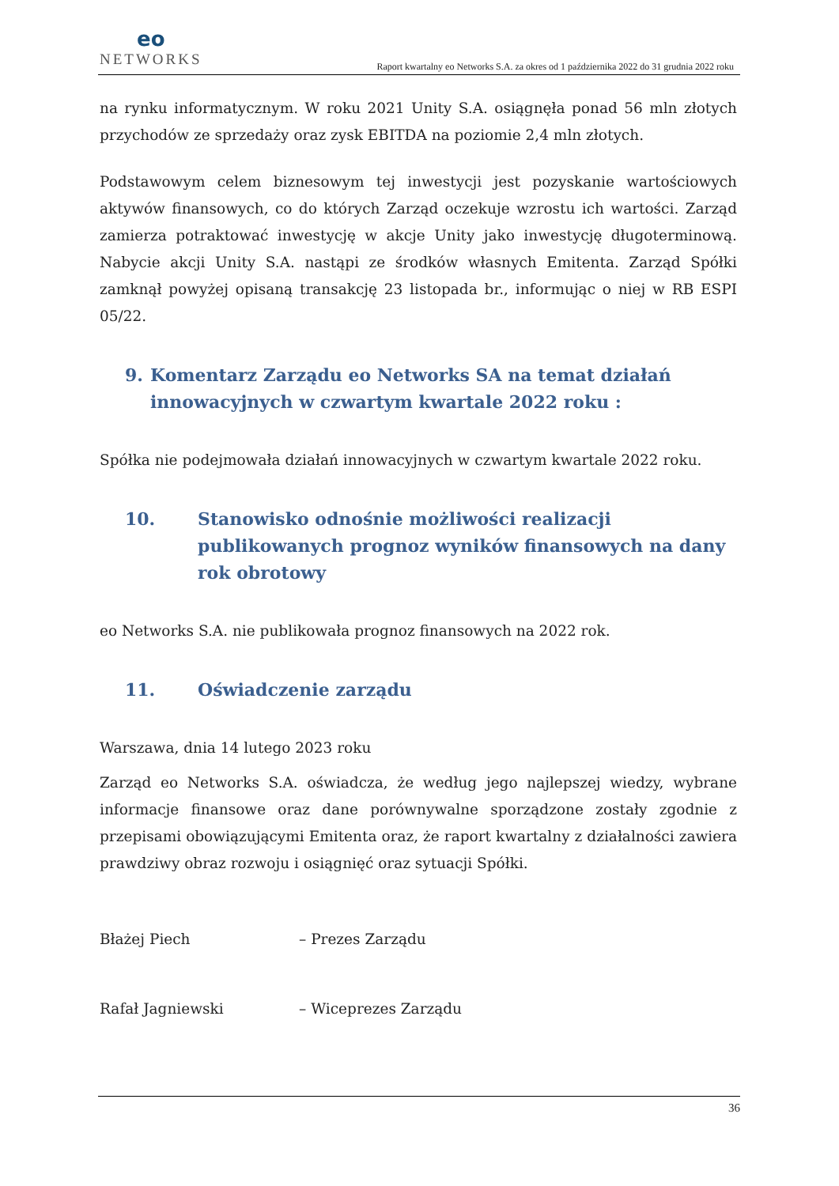eo
NETWORKS
Raport kwartalny eo Networks S.A. za okres od 1 października 2022 do 31 grudnia 2022 roku
na rynku informatycznym. W roku 2021 Unity S.A. osiągnęła ponad 56 mln złotych przychodów ze sprzedaży oraz zysk EBITDA na poziomie 2,4 mln złotych.
Podstawowym celem biznesowym tej inwestycji jest pozyskanie wartościowych aktywów finansowych, co do których Zarząd oczekuje wzrostu ich wartości. Zarząd zamierza potraktować inwestycję w akcje Unity jako inwestycję długoterminową. Nabycie akcji Unity S.A. nastąpi ze środków własnych Emitenta. Zarząd Spółki zamknął powyżej opisaną transakcję 23 listopada br., informując o niej w RB ESPI 05/22.
9. Komentarz Zarządu eo Networks SA na temat działań innowacyjnych w czwartym kwartale 2022 roku :
Spółka nie podejmowała działań innowacyjnych w czwartym kwartale 2022 roku.
10. Stanowisko odnośnie możliwości realizacji publikowanych prognoz wyników finansowych na dany rok obrotowy
eo Networks S.A. nie publikowała prognoz finansowych na 2022 rok.
11. Oświadczenie zarządu
Warszawa, dnia 14 lutego 2023 roku
Zarząd eo Networks S.A. oświadcza, że według jego najlepszej wiedzy, wybrane informacje finansowe oraz dane porównywalne sporządzone zostały zgodnie z przepisami obowiązującymi Emitenta oraz, że raport kwartalny z działalności zawiera prawdziwy obraz rozwoju i osiągnięć oraz sytuacji Spółki.
Błażej Piech – Prezes Zarządu
Rafał Jagniewski – Wiceprezes Zarządu
36